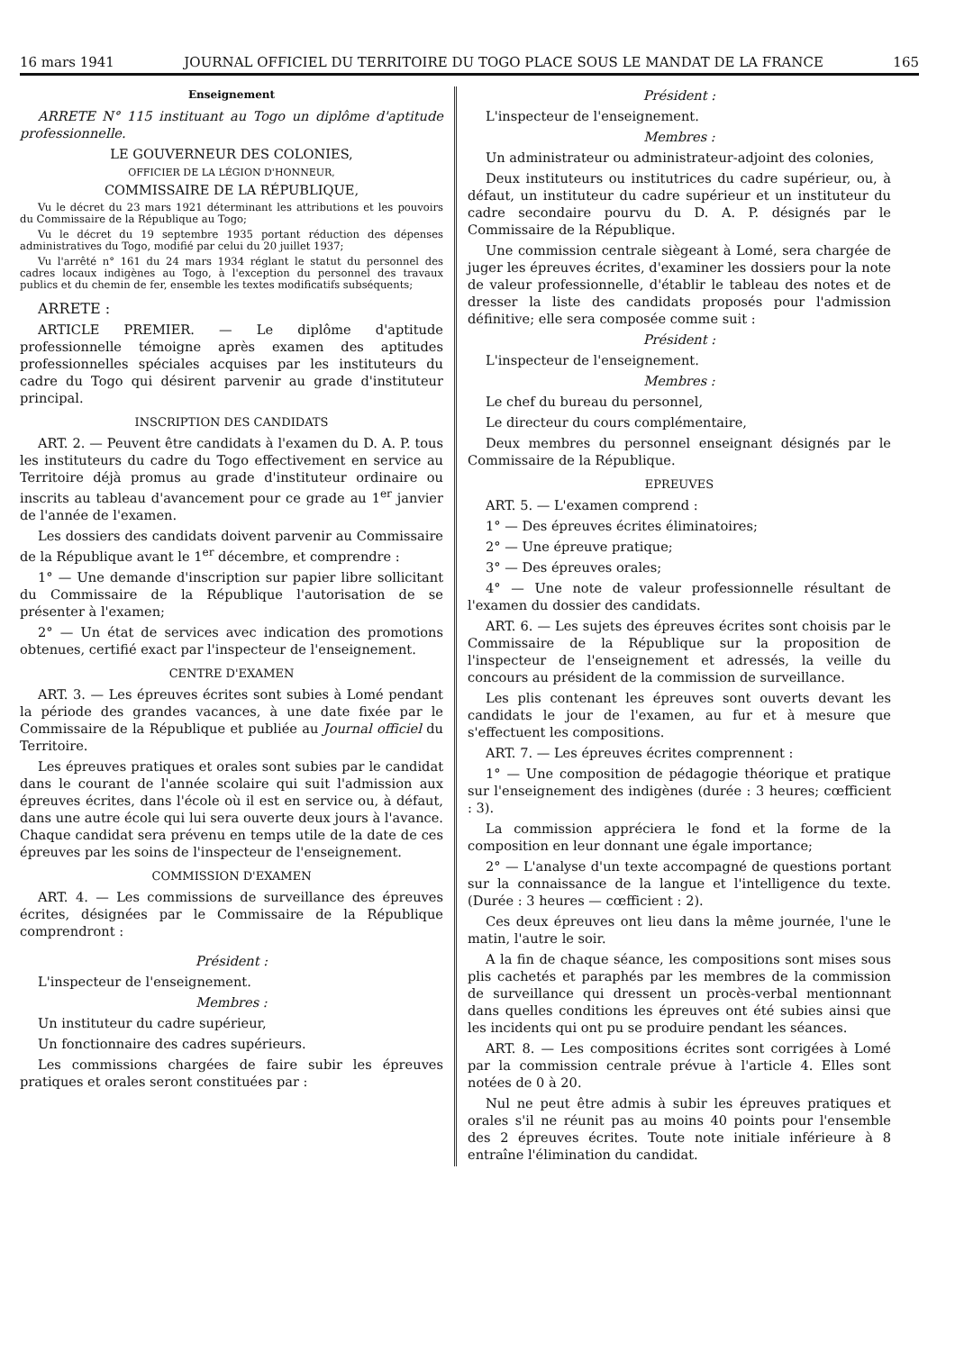16 mars 1941 JOURNAL OFFICIEL DU TERRITOIRE DU TOGO PLACE SOUS LE MANDAT DE LA FRANCE 165
Enseignement
ARRETE N° 115 instituant au Togo un diplôme d'aptitude professionnelle.
LE GOUVERNEUR DES COLONIES,
OFFICIER DE LA LÉGION D'HONNEUR,
COMMISSAIRE DE LA RÉPUBLIQUE,
Vu le décret du 23 mars 1921 déterminant les attributions et les pouvoirs du Commissaire de la République au Togo;
Vu le décret du 19 septembre 1935 portant réduction des dépenses administratives du Togo, modifié par celui du 20 juillet 1937;
Vu l'arrêté n° 161 du 24 mars 1934 réglant le statut du personnel des cadres locaux indigènes au Togo, à l'exception du personnel des travaux publics et du chemin de fer, ensemble les textes modificatifs subséquents;
ARRETE :
ARTICLE PREMIER. — Le diplôme d'aptitude professionnelle témoigne après examen des aptitudes professionnelles spéciales acquises par les instituteurs du cadre du Togo qui désirent parvenir au grade d'instituteur principal.
INSCRIPTION DES CANDIDATS
ART. 2. — Peuvent être candidats à l'examen du D. A. P. tous les instituteurs du cadre du Togo effectivement en service au Territoire déjà promus au grade d'instituteur ordinaire ou inscrits au tableau d'avancement pour ce grade au 1<sup>er</sup> janvier de l'année de l'examen.
Les dossiers des candidats doivent parvenir au Commissaire de la République avant le 1<sup>er</sup> décembre, et comprendre :
1° — Une demande d'inscription sur papier libre sollicitant du Commissaire de la République l'autorisation de se présenter à l'examen;
2° — Un état de services avec indication des promotions obtenues, certifié exact par l'inspecteur de l'enseignement.
CENTRE D'EXAMEN
ART. 3. — Les épreuves écrites sont subies à Lomé pendant la période des grandes vacances, à une date fixée par le Commissaire de la République et publiée au Journal officiel du Territoire.
Les épreuves pratiques et orales sont subies par le candidat dans le courant de l'année scolaire qui suit l'admission aux épreuves écrites, dans l'école où il est en service ou, à défaut, dans une autre école qui lui sera ouverte deux jours à l'avance. Chaque candidat sera prévenu en temps utile de la date de ces épreuves par les soins de l'inspecteur de l'enseignement.
COMMISSION D'EXAMEN
ART. 4. — Les commissions de surveillance des épreuves écrites, désignées par le Commissaire de la République comprendront :
Président :
L'inspecteur de l'enseignement.
Membres :
Un instituteur du cadre supérieur,
Un fonctionnaire des cadres supérieurs.
Les commissions chargées de faire subir les épreuves pratiques et orales seront constituées par :
Président :
L'inspecteur de l'enseignement.
Membres :
Un administrateur ou administrateur-adjoint des colonies,
Deux instituteurs ou institutrices du cadre supérieur, ou, à défaut, un instituteur du cadre supérieur et un instituteur du cadre secondaire pourvu du D. A. P. désignés par le Commissaire de la République.
Une commission centrale siègeant à Lomé, sera chargée de juger les épreuves écrites, d'examiner les dossiers pour la note de valeur professionnelle, d'établir le tableau des notes et de dresser la liste des candidats proposés pour l'admission définitive; elle sera composée comme suit :
Président :
L'inspecteur de l'enseignement.
Membres :
Le chef du bureau du personnel,
Le directeur du cours complémentaire,
Deux membres du personnel enseignant désignés par le Commissaire de la République.
EPREUVES
ART. 5. — L'examen comprend :
1° — Des épreuves écrites éliminatoires;
2° — Une épreuve pratique;
3° — Des épreuves orales;
4° — Une note de valeur professionnelle résultant de l'examen du dossier des candidats.
ART. 6. — Les sujets des épreuves écrites sont choisis par le Commissaire de la République sur la proposition de l'inspecteur de l'enseignement et adressés, la veille du concours au président de la commission de surveillance.
Les plis contenant les épreuves sont ouverts devant les candidats le jour de l'examen, au fur et à mesure que s'effectuent les compositions.
ART. 7. — Les épreuves écrites comprennent :
1° — Une composition de pédagogie théorique et pratique sur l'enseignement des indigènes (durée : 3 heures; cœfficient : 3).
La commission appréciera le fond et la forme de la composition en leur donnant une égale importance;
2° — L'analyse d'un texte accompagné de questions portant sur la connaissance de la langue et l'intelligence du texte. (Durée : 3 heures — cœfficient : 2).
Ces deux épreuves ont lieu dans la même journée, l'une le matin, l'autre le soir.
A la fin de chaque séance, les compositions sont mises sous plis cachetés et paraphés par les membres de la commission de surveillance qui dressent un procès-verbal mentionnant dans quelles conditions les épreuves ont été subies ainsi que les incidents qui ont pu se produire pendant les séances.
ART. 8. — Les compositions écrites sont corrigées à Lomé par la commission centrale prévue à l'article 4. Elles sont notées de 0 à 20.
Nul ne peut être admis à subir les épreuves pratiques et orales s'il ne réunit pas au moins 40 points pour l'ensemble des 2 épreuves écrites. Toute note initiale inférieure à 8 entraîne l'élimination du candidat.